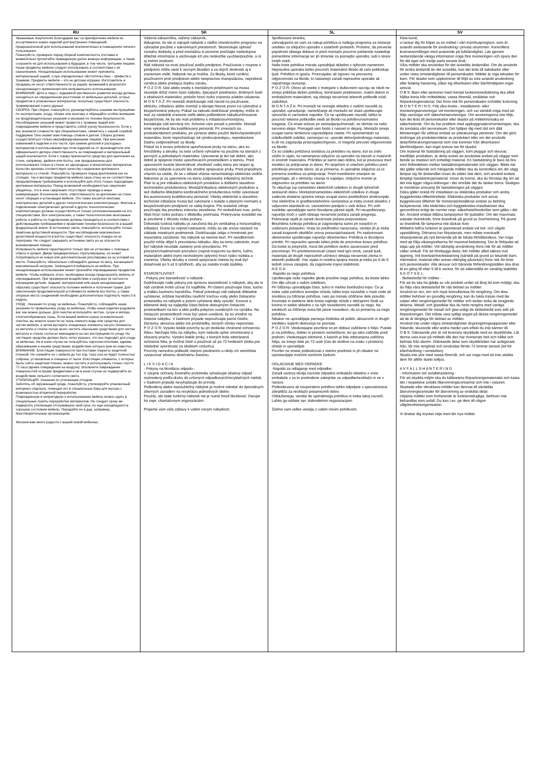| RU | SK | SL | SV |
| --- | --- | --- | --- |
| Уважаемые покупатели! Благодарим вас за приобретение мебели из ассортимента наших изделий для внутренних помещений, предназначенной для использования исключительно в помещениях личного пользования. Пожалуйста, проверьте перед сборкой комплектность поставки и внимательно прочитайте приведенную далее важную информацию, а также сохраните ее для использования в будущем, в том числе, третьими лицами. Наши предметы мебели следует использовать в соответствии с их назначением. Ненадлежащее использование может причинить материальный ущерб, а при определенных обстоятельствах – привести к травмам. Предметы мебели – это не детские игрушки. Изготовитель и продавец не несут ответственности за ущерб, возникший в результате ненадлежащего применения или неправильного использования. ВНИМАНИЕ: Дети и лица с задержкой умственного развития всегда должны находиться на определенном расстоянии от мебельных деталей, острых предметов и упаковочных материалов, поскольку существует опасность травмирования и риск удушья. СБОРКА: При сборке, пожалуйста, руководствуйтесь нашими инструкциями по эксплуатации, уходу, сборке или монтажу и обращайте особое внимание на предупредительные указания и указания по технике безопасности. Несоблюдение указаний может привести к травмам людей или повреждениям мебели и представлять собой угрозу безопасности. Если у вас возникли сложности при сборке/монтаже, свяжитесь с нашей службой поддержки. Она окажет вам помощь словом и делом. Сборка должна осуществляться только квалифицированными лицами. При внесении изменений в изделие и его части, при замене деталей и расходных материалов и использовании при этом изделий не от производителя или официального дилера ответственность за повреждения и материальный ущерб исключается. Если к товару прилагаются средства для крепления на стене, например, дюбели или болты, они предназначены для использования только в стенах из однородных и монолитных материалов. Качество крепежа соответствует качеству соединения крепежного материала со стеной. Пожалуйста, проверьте перед креплением как на стоящих, так и висящих предметов мебели свою стену на ее соответствие предъявляемым требованиям и используйте для этого только подходящие крепежные материалы. Перед возможной необходимостью сверления убедитесь, что в зоне сверления отсутствуют провода и иные коммуникации. В конечном счете, ответственность за крепление на стене несет сборщик и установщик мебели. Это также касается монтажа электрических деталей и других технологических комплектующих. Монтаж и подключение электрических деталей и других технологических комплектующих должны осуществляться только уполномоченными на это специалистами. Все электрические, а также технологические монтажные работы и работы по подключению должны проводиться в соответствии с действующими требованиями и правилами техники безопасности в вашей федеральной земле. В источниках света, пожалуйста, используйте только лампочки допустимой мощности. При несоблюдении максимально допустимой мощности в ваттах существует опасность пожара из-за перегрева. Не следует закрывать источники света из-за опасности возникновения пожара. Исправность мебели гарантируется только при ее установке с помощью отвеса и уровня. Двери предварительно отрегулированы, но может потребоваться их новая или дополнительная регулировка из-за условий на месте. Пожалуйста, обязательно соблюдайте данные по весу, касающиеся максимальной нагрузки. Запрещается взбираться на мебель. При ненадлежащем использовании может произойти опрокидывание предметов мебели. Чтобы избежать этого, необходимо всегда предохранять мебель от опрокидывания. При чрезмерном воздействии и нагрузках (в частности, играющими детьми, людьми, материалами или иным ненадлежащим образом) существует опасность поломки мебели и получения травм. Для обеспечения продолжительной устойчивости мебели все болты, а также опорные места соединений необходимо дополнительно подтянуть через 5-6 недель. УХОД: -Указания по уходу за мебелью- Пожалуйста, соблюдайте наши указания по правильному уходу за мебелью, чтобы наши изделия радовали вас как можно дольше. Для очистки используйте чистую, сухую и мягкую хлопчатобумажную ткань. Если вашей мебели нужна основательная очистка, вы можете нанести на ткань немного воды или средства для чистки мебели, а затем вытереть очищенные элементы насухо.Элементы из металла и стекла лучше всего чистить обычными средствами для чистки металла и стекла согласно имеющимся на них инструкциям по уходу. На чистящем средстве должно быть четко указано, что оно подходит для ухода за мебелью. Ни в коем случае не пользуйтесь пароочистителями, едкими, абразивными и иными средствами, воздействие которых вам не известно. ВНИМАНИЕ: Блестящие поверхности при поставке покрыты защитной пленкой. Не снимайте ее с мебели до тех пор, пока она не будет полностью собрана, установлена и очищена от пыли. Блестящие элементы, с которых была снята защитная пленка, можно чистить и использовать только спустя 72 часа (время отверждения на воздухе). Исключите повреждение поверхностей острыми предметами и ни в коем случае не подвергайте их воздействию сильного солнечного света. УТИЛИЗАЦИЯ -Указания по утилизации отходов- Заботясь об окружающей среде, пожалуйста, утилизируйте упаковочный материал отдельно, помещая его в специальные баки для мусора с возможностью вторичной переработки. Поврежденную и непригодную к использованию мебель можно сдать в специальные пункты переработки материалов. Не следует сразу же подвергать утилизации отслужившую свой срок, но еще находящуюся в хорошем состоянии мебель. Передайте ее в дар, например, благотворительным организациям. Желаем вам много радости с вашей новой мебелью. | Vážená zákazníčka, vážený zákazník, ďakujeme, že ste si zakúpili nábytok z nášho interiérového programu na výhradné použitie v súkromných priestoroch. Skontrolujte úplnosť rozsahu dodávky a pred montážou si pozorne prečítajte nasledujúce dôležité informácie a uschovajte ich pre neskoršie využitie/použitie, a to aj tretími osobami. Náš nábytok sa musí používať podľa predpisov. Používanie v rozpore s predpismi môže viesť k vecným škodám a za istých okolností aj k zraneniam osôb. Nábytok nie je hračka. Za škody, ktoré vzniknú používaním proti predpisom alebo nesprávnou manipuláciou, nepreberá výrobca alebo predajca žiadnu záruku. P O Z O R: Deti alebo osoby s mentálnym postihnutím sa musia neustále držať mimo častí nábytku, špicatých predmetov, drobných častí a obalových materiálov, pretože hrozí riziko zranenia a/alebo udusenia. M O N T Á Ž: Pri montáži dodržiavajte náš návod na používanie, obsluhu, inštaláciu alebo montáž a dávajte hlavne pozor na výstražné a bezpečnostné pokyny. Pokiaľ sa nebudú dodržiavať predpisy, môže to mať za následok zranenie osôb alebo poškodenie nábytku/ohrozenie bezpečnosti. Ak by ste mali problémy s inštaláciou/montážou, kontaktujte náš servisný tím. 0chotne vám poradí a pomôže. Montáž smie vykonávať iba kvalifikovaný personál. Pri zmenách na produkte/dieloch produktu, pri výmene alebo použití dielov/spotrebných materiálov, ktoré nepochádzajú od výrobcu/predajcu, nepreberáme žiadnu zodpovednosť za škody. Pokiaľ sú k tovaru priložené upevňovacie prvky na stenu, ako sú hmoždinky a skrutky, sú tieto určené výhradne na použitie na stenách z pevných a jednoliatych materiálov. Upevnenie je len tak dobré, ako dobré je spojenie medzi upevňovacím prostriedkom a stenou. Pred upevnením musíte skontrolovať vhodnosť vašej steny pre stojaci aj závesný nábytok a použiť iba vhodné spojovacie prvky. Pred prípadným vŕtaním sa uistite, že sa v oblasti vŕtania nenachádzajú elektrické vodiče. Nakoniec je za upevnenie na stenu zodpovedný inštalačný technik. Platí to aj pre inštaláciu elektrických produktov a ďalšieho stavebno-technického príslušenstva. Montáž/inštaláciu elektrických produktov a tiež ďalšieho dôležitého konštrukčného príslušenstva môže vykonávať iba autorizovaný kvalifikovaný personál. Všetky elektrické a stavebno-technické inštalácie musia byť vykonané v súlade s platnými normami a bezpečnostnými predpismi vo vašej krajine. Pre svetelné zdroje používajte iba povolenú intenzitu osvetlenia. Pri nedodržaní max. počtu Watt hrozí riziko požiaru v dôsledku prehriatia. Prekrývanie svietidiel nie je povolené z dôvodu rizika požiaru. Dokonalá funkcia nábytku je zaručená iba pri vertikálnej a horizontálnej inštalácii. Dvere sú vopred nastavené, môžu sa ale znova nastaviť na základe miestnych podmienok. Dodržiavajte údaje o hmotnosti pre maximálne zaťaženie. Na nábytok sa nesmie liezť. Pri neodbornom použití môže dôjsť k prevráteniu nábytku. Aby sa tomu zabránilo, musí byť nábytok neustále zaistený proti prevráteniu. Pri preťažení/nadmernom preťažení (najmä hrajúcimi sa deťmi, ľuďmi, materiálom alebo inými nevhodnými vplyvmi) hrozí riziko rozbitia a zranenia. Všetky skrutky a nosné spojovacie miesta by mali byť dotiahnuté po 5 až 6 týždňoch, aby sa zaistila trvalá stabilita. STAROSTLIVOSŤ: - Pokyny pre starostlivosť o nábytok - Dodržiavajte naše pokyny pre správnu starostlivosť o nábytok, aby ste si náš výrobok mohli užívať čo najdlhšie. Pri čistení používajte čistú, suchú a mäkkú bavlnenú handričku. Pokiaľ potrebuje váš nábytok dôkladné vyčistenie, môžete handričku navlhčiť trochou vody alebo čistiaceho prostriedku na nábytok a potom vyčistené diely vysušiť. Kovové a sklenené diely sa najlepšie čistia bežne dostupnými čistiacimi prostriedkami na kov a sklo podľa pokynov uvedených na výrobku. Na čistiacich prostriedkoch musí byť jasne uvedené, že sú vhodné na čistenie nábytku. V žiadnom prípade nepoužívajte parné čističe, žieraviny, abrazíva alebo iné prostriedky, ktorých účinky nepoznáte. P O Z O R: Vysoko lesklé povrchy sú pri dodávke chránené ochrannou fóliou. Nechajte fóliu na nábytku, kým nebude úplne zmontovaný a zbavený prachu. Vysoko lesklé prvky, z ktorých bola odstránená ochranná fólia, je možné čistiť a používať až po 72 hodinách (doba pre následné vytvrdnutie na okolitom vzduchu). Povrchy nemožno poškodiť ostrými predmetmi a nikdy ich nemôžete vystavovať silnému slnečnému žiareniu. L I K V I D Á C I A - Pokyny na likvidáciu odpadu - V záujme ochrany životného prostredia vyhadzujte obalový odpad roztriedený podľa druhu do určených odpadkových/recyklačných nádob, v žiadnom prípade nevyhadzujte do prírody. Poškodený alebo nepoužiteľný nábytok je možné odoslať do špeciálnych zberných zariadení na recykláciu jednotlivých dielov. Použitý, ale stále funkčný nábytok nie je nutné hneď likvidovať. Darujte ho napr. charitatívnym organizáciám. Prajeme vám veľa zábavy s vašim novým nábytkom. | Spoštovana stranka, zahvaljujemo se vam za nakup pohištva iz našega programa za notranjo ureditev za izključno uporabo v zasebnih prostorih. Prosimo, da preverite popolnost obsega dobave in pred montažo pozorno preberete naslednje pomembne informacije ter jih shranite za poznejšo uporabo, tudi s strani tretjih oseb. Naše kose pohištva morate uporabljati skladno z njihovim namenom. Nepravilna uporaba lahko povzroči materialno škodo ali celo poškoduje ljudi. Pohištvo ni igrača. Proizvajalec ali trgovec ne prevzema odgovornosti za škode, ki nastanejo zaradi nepravilne uporabe ali napačnega ravnanja. P O Z O R: Otroci ali osebe z motnjami v duševnem razvoju se nikoli ne smejo približati delom pohištva, koničastim predmetom, malim delom in embalažnim materialom, saj obstaja nevarnost telesnih poškodb in/ali zadušitve. M O N T A Ž A: Pri montaži se ravnajte skladno z našimi navodili za uporabo, upravljanje, nameščanje ali montažo ter zlasti upoštevajte opozorila in varnostne napotke. Če ne upoštevate navodil, lahko to povzroči telesne poškodbe oseb ali škodo na pohištvu/varnostno tveganje. Če imate težave pri sestavljanju/montaži, se obrnite na našo servisno ekipo. Pomagali vam bodo z nasveti in dejanji. Montažo smejo izvajati samo strokovno usposobljene osebe. Pri spremembah na izdelku/delih izdelka, zamenjavi oz. uporabi delov/potrošnega materiala, ki jih ne zagotavlja proizvajalec/trgovec, ni mogoče prevzeti odgovornosti za škode. Če so izdelku priložena sredstva za pritrditev na steno, kot so zidni vložki in vijaki, so namenjena izključno za uporabo na stenah iz masivnih in enotnih materialov. Pritrditev je samo tako dobra, kot je povezava med sredstvi za pritrjevanje in steno. Pri stoječem in visečem pohištvu pred pritrditvijo preverite steno, ali je primerna, in uporabite izključno za to primerna sredstva za pritrjevanje. Pred morebitnim vrtanjem se prepričajte, ali v območju vrtanja ni napeljav. Izključno monter je odgovoren za pritrditev na steno. To vključuje tuji namestitev električnih izdelkov in drugih tehničnih sestavnih delov. Montažo/namestitev električnih izdelkov in druge zadevne dodatne opreme smejo izvajati samo pooblaščeni strokovnjaki. Vse električne in gradbenotehnične namestitve je treba izvesti skladno z veljavnimi standardi oz. varnostnimi predpisi v vaši državi. Pri virih svetlobe uporabljajte samo dovoljene jakosti sijalk. Pri neupoštevanju največje moči v vatih obstaja nevarnost požara zaradi pregretja. Pokrivanje sijalk je zaradi nevarnosti požara prepovedano. Brezhibna funkcija pohištva je zagotovljena samo pri navpični in vodoravni postavitvi. Vrata so predhodno naravnana, vendar jih je treba zaradi krajevnih okoliščin znova poravnati/nastaviti. Pri nadzorovani obremenitvi upoštevajte največjo obremenitev. Pohištva ni dovoljeno pritrditi. Pri nepravilni uporabi lahko pride do prevrnitve kosov pohištva. Da boste to preprečili, mora biti pohištvo vedno zavarovano pred prevrnitvijo. Pri preobremenitvah (zlasti med igro otrok, zaradi ljudi, materiala ali drugih nepravilnih učinkov) obstaja nevarnost zloma in telesnih poškodb. Vse vijake in nosilna spojna mesta je treba po 5 do 6 tednih znova zategniti, da zagotovite trajno stabilnost. N E G A: -Napotki za nego pohištva- Upoštevajte naše napotke glede pravilne nege pohištva, da boste lahko čim dlje uživali z našim izdelkom. Pri čiščenju uporabljajte čisto, suho in mehko bombažno krpo. Če je treba vaše pohištvo temeljito očistiti, lahko krpo navlažite z malo vode ali sredstva za čiščenje pohištva, nato pa morate očiščene dele posušiti. Kovinske in steklene dele boste najbolje očistili z običajnimi čistili za kovino in steklo skladno z na njih navedenimi navodili za nego. Na sredstvih za čiščenje mora biti jasne navedeno, da so primerna za nego pohištva. Nikakor ne uporabljajte parnega čistilnika ali jedkih, abrazivnih in drugih sredstev, katerih delovanja ne poznate. P O Z O R: Visokosijajne površine so pri dobavi zaščitene s folijo. Pustite jo na pohištvu, dokler ni povsem nameščeno, ter ga tako zaščitite pred prahom. Visokosijajni elementi, s katerih je bila odstranjena zaščitna folija, se smejo šele po 72 urah (čas do strditve na zraku v prostoru) očistiti in uporabljati. Površin ne smete poškodovati z ostrimi predmeti in jih nikakor ne izpostavljajte močnim sončnim žarkom. ODLAGANJE MED ODPADKE -Napotki za odlaganje med odpadke- Zaradi varstva okolja zavrzite odpadno embalažo skladno z vrsto embalaže v za to predvidene zabojnike za odpadke/reciklažo in ne v naravo. Poškodovano ali neuporabno pohištvo lahko odpeljete v specializirana zbirališča za reciklažo posameznih delov. Odsluženega, vendar še uporabnega pohištva ni treba takoj zavreči. Lahko ga oddate npr. dobrodelnim organizacijam. Želimo vam veliko veselja z vašim novim pohištvom. | Kära kund, vi tackar dig för köpet av en möbel i vårt inomhusprogram, som är avsedd uteslutande för användning i privata utrymmen. Kontrollera leveransomfånget med avseende på fullständighet. Läs igenom nedanstående viktiga information noga före monteringen och spara den för ditt eget och tredje parts senare bruk. Våra möbler ska användas för det avsedda ändamålet. Om de används för andra ändamål än det avsedda, kan det leda till sakskador eller under vissa omständigheter till personskador. Möbler är inga leksaker för barn. För skador som uppkommer till följd av icke avsedd användning eller felaktig hantering, påtar sig tillverkaren eller återförsäljaren inget ansvar. O B S: Barn eller personer med mental funktionsnedsättning ska alltid hållas borta från möbeldelar, vassa föremål, smådelar och förpackningsmaterial. Det finns risk för personskador och/eller kvävning. M O N T E R I N G: Följ våra bruks-, installations- eller monteringsanvisningar vid monteringen, och var särskilt noga med att följa varningar och säkerhetsanvisningar. Om anvisningarna inte följs, kan det leda till personskador eller skador på möbeln/orsaka en säkerhetsrisk. Om du har problem med uppbyggnaden/monteringen, ska du kontakta vårt serviceteam. Det hjälper dig med råd och dåd. Monteringen får utföras endast av yrkeskunniga personer. Om det görs ändringar på produkten/delar av produkten eller om det används delar/förbrukningsmaterial som inte kommer från tillverkaren/återförsäljaren, kan inget ansvar tas för skador. Om material för fastsättning på väggen, som pluggar och skruvar, medföljer produkten, är detta avsett att användas endast på väggar som består av massivt och enhetligt material. En fastsättning är bara så bra som förbindelsen mellan fastsättningsmaterialet och väggen. Både när det gäller stående och hängande möbler ska du kontrollera om din vägg lämpar sig för ändamålet innan du sätter fast dem, och använd endast lämpligt fastsättningsmaterial. Innan du borrar, ska du förvissa dig om att det inte ligger några ledningar i det område där du tänker borra. Slutligen är montören ansvarig för fastsättningen på väggen. Detta gäller också för installation av elektriska produkter och andra byggtekniska tillbehörsdelar. Elektriska produkter och annat byggrelevant tillbehör får monteras/installeras endast av behörig fackpersonal. Alla elektriska och byggtekniska installationer ska genomföras enligt de normer resp. säkerhetsföreskrifter som gäller i ditt län. Använd endast tillåtna lampstyrkor för ljuskällor. Om det maximala wattalet överskrids, finns brandrisk på grund av överhettning. På grund av brandrisk får lamporna inte täckas över. Möbelns felfria funktion är garanterad endast vid lod- och vågrät uppställning. Dörrarna har förjusterats, men måste eventuellt riktas/justeras på nytt beroende på de lokala förhållandena. Var noga med att följa viktangivelserna för maximal belastning. Det är förbjudet att stiga upp på möbler. Vid olämplig användning finns risk för att möbler välter omkull. För att förebygga detta, bör möbler alltid säkras mot tippning. Vid överlast/överbelastning (särskilt på grund av lekande barn, människor, material eller annan olämplig påverkan) finns risk för brott och personskador. Alla skruvar och bärande förbindningsställen ska dras åt en gång till efter 5 till 6 veckor, för att säkerställa en varaktig stabilitet. S K Ö T S E L: - Skötselsråd för möbler - För att du ska ha glädje av vår produkt under så lång tid som möjligt, ska du följa våra skötselsråd för rätt skötsel av möbler. Använd en ren, torr och mjuk bomullstrasa för rengöring. Om dina möbler behöver en grundlig rengöring, kan du fukta trasan med lite vatten eller rengöringsmedel för möbler och sedan torka de rengjorda delarna. Metall- och glasdelar ska du helst rengöra med vanliga rengöringsmedel för metall och glas enligt de skötselsråd som står på förpackningen. Det måste vara tydligt angett på dessa rengöringsmedel att de är lämpliga för skötsel av möbler. Använd inte under några omständigheter ångrengöringsapparater eller frätande, skurande eller andra medel vars effekt du inte känner till. O B S: Glänsande ytor är vid leverans skyddade med en skyddsfolie. Låt denna vara kvar på möbeln tills den har monterats helt och hållet och befriats från damm. Glänsande delar som skyddsfolien har avlägsnats från, får inte rengöras och användas förrän 72 timmar senare (tid för efterhärdning i rumsluften). Skada inte ytor med vassa föremål, och var noga med att inte utsätta dem för alltför starkt solljus. A V F A L L S H A N T E R I N G - Information om avfallshantering - För att skydda miljön ska du källsortera förpackningsmaterialet och kasta det i respektive avfalls-/återvinningscontainrar och inte i naturen. Skadade eller obrukbara möbler kan lämnas till särskilda återvinningscentraler för återvinning av enskilda delar. Uttjänta möbler som fortfarande är funktionsdugliga, behöver inte behandlas som avfall. Du kan t.ex. ge dem till någon välgörenhetsorganisation. Vi önskar dig mycket nöje med din nya möbel. |